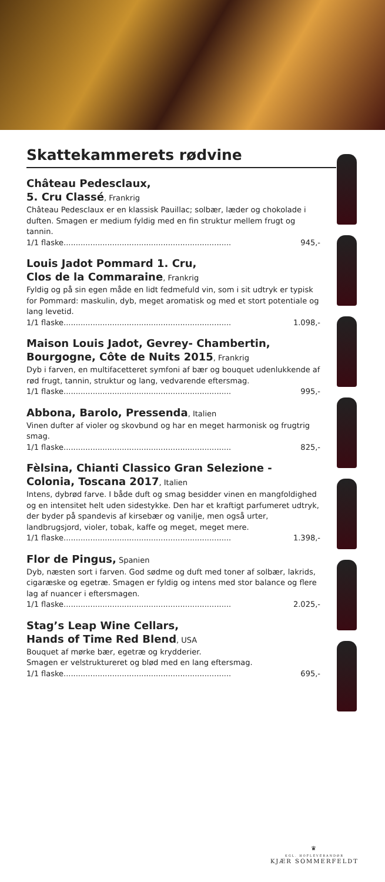Skattekammerets rødvine
Château Pedesclaux,
5. Cru Classé, Frankrig
Château Pedesclaux er en klassisk Pauillac; solbær, læder og chokolade i duften. Smagen er medium fyldig med en fin struktur mellem frugt og tannin.
1/1 flaske..................................................................... 945,-
Louis Jadot Pommard 1. Cru,
Clos de la Commaraine, Frankrig
Fyldig og på sin egen måde en lidt fedmefuld vin, som i sit udtryk er typisk for Pommard: maskulin, dyb, meget aromatisk og med et stort potentiale og lang levetid.
1/1 flaske..................................................................... 1.098,-
Maison Louis Jadot, Gevrey- Chambertin, Bourgogne, Côte de Nuits 2015, Frankrig
Dyb i farven, en multifacetteret symfoni af bær og bouquet udenlukkende af rød frugt, tannin, struktur og lang, vedvarende eftersmag.
1/1 flaske..................................................................... 995,-
Abbona, Barolo, Pressenda, Italien
Vinen dufter af violer og skovbund og har en meget harmonisk og frugtrig smag.
1/1 flaske..................................................................... 825,-
Fèlsina, Chianti Classico Gran Selezione - Colonia, Toscana 2017, Italien
Intens, dybrød farve. I både duft og smag besidder vinen en mangfoldighed og en intensitet helt uden sidestykke. Den har et kraftigt parfumeret udtryk, der byder på spandevis af kirsebær og vanilje, men også urter, landbrugsjord, violer, tobak, kaffe og meget, meget mere.
1/1 flaske..................................................................... 1.398,-
Flor de Pingus, Spanien
Dyb, næsten sort i farven. God sødme og duft med toner af solbær, lakrids, cigaræske og egetræ. Smagen er fyldig og intens med stor balance og flere lag af nuancer i eftersmagen.
1/1 flaske..................................................................... 2.025,-
Stag’s Leap Wine Cellars,
Hands of Time Red Blend, USA
Bouquet af mørke bær, egetræ og krydderier.
Smagen er velstruktureret og blød med en lang eftersmag.
1/1 flaske..................................................................... 695,-
♛
KGL. HOFLEVERANDØR
KJÆR SOMMERFELDT